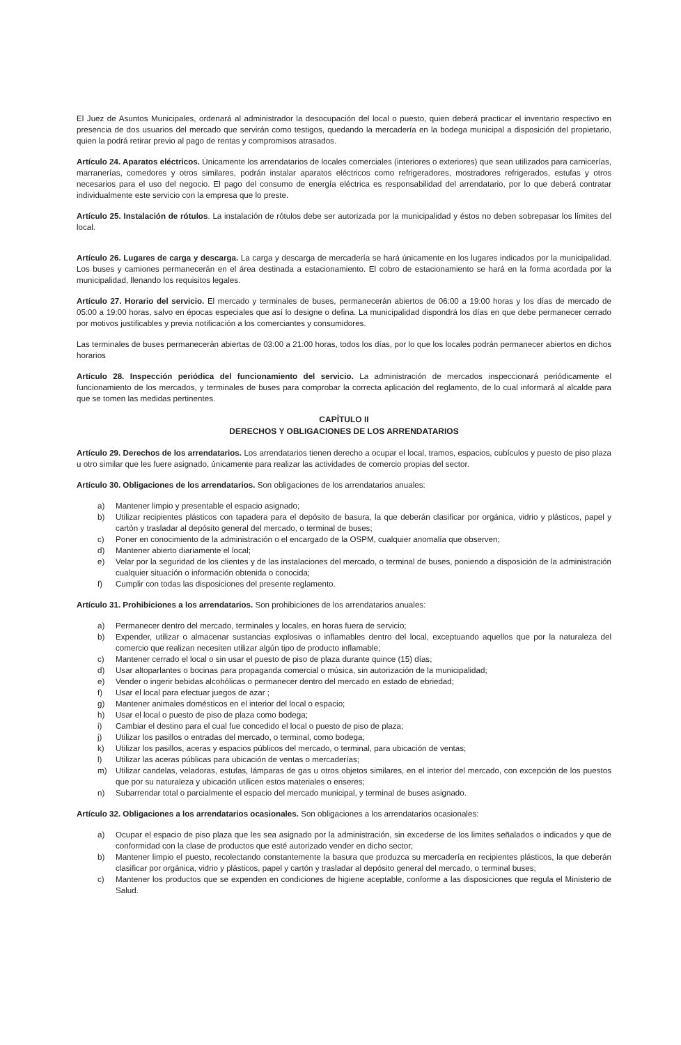El Juez de Asuntos Municipales, ordenará al administrador la desocupación del local o puesto, quien deberá practicar el inventario respectivo en presencia de dos usuarios del mercado que servirán como testigos, quedando la mercadería en la bodega municipal a disposición del propietario, quien la podrá retirar previo al pago de rentas y compromisos atrasados.
Artículo 24. Aparatos eléctricos. Únicamente los arrendatarios de locales comerciales (interiores o exteriores) que sean utilizados para carnicerías, marranerías, comedores y otros similares, podrán instalar aparatos eléctricos como refrigeradores, mostradores refrigerados, estufas y otros necesarios para el uso del negocio. El pago del consumo de energía eléctrica es responsabilidad del arrendatario, por lo que deberá contratar individualmente este servicio con la empresa que lo preste.
Artículo 25. Instalación de rótulos. La instalación de rótulos debe ser autorizada por la municipalidad y éstos no deben sobrepasar los límites del local.
Artículo 26. Lugares de carga y descarga. La carga y descarga de mercadería se hará únicamente en los lugares indicados por la municipalidad. Los buses y camiones permanecerán en el área destinada a estacionamiento. El cobro de estacionamiento se hará en la forma acordada por la municipalidad, llenando los requisitos legales.
Artículo 27. Horario del servicio. El mercado y terminales de buses, permanecerán abiertos de 06:00 a 19:00 horas y los días de mercado de 05:00 a 19:00 horas, salvo en épocas especiales que así lo designe o defina. La municipalidad dispondrá los días en que debe permanecer cerrado por motivos justificables y previa notificación a los comerciantes y consumidores.
Las terminales de buses permanecerán abiertas de 03:00 a 21:00 horas, todos los días, por lo que los locales podrán permanecer abiertos en dichos horarios
Artículo 28. Inspección periódica del funcionamiento del servicio. La administración de mercados inspeccionará periódicamente el funcionamiento de los mercados, y terminales de buses para comprobar la correcta aplicación del reglamento, de lo cual informará al alcalde para que se tomen las medidas pertinentes.
CAPÍTULO II
DERECHOS Y OBLIGACIONES DE LOS ARRENDATARIOS
Artículo 29. Derechos de los arrendatarios. Los arrendatarios tienen derecho a ocupar el local, tramos, espacios, cubículos y puesto de piso plaza u otro similar que les fuere asignado, únicamente para realizar las actividades de comercio propias del sector.
Artículo 30. Obligaciones de los arrendatarios. Son obligaciones de los arrendatarios anuales:
a) Mantener limpio y presentable el espacio asignado;
b) Utilizar recipientes plásticos con tapadera para el depósito de basura, la que deberán clasificar por orgánica, vidrio y plásticos, papel y cartón y trasladar al depósito general del mercado, o terminal de buses;
c) Poner en conocimiento de la administración o el encargado de la OSPM, cualquier anomalía que observen;
d) Mantener abierto diariamente el local;
e) Velar por la seguridad de los clientes y de las instalaciones del mercado, o terminal de buses, poniendo a disposición de la administración cualquier situación o información obtenida o conocida;
f) Cumplir con todas las disposiciones del presente reglamento.
Artículo 31. Prohibiciones a los arrendatarios. Son prohibiciones de los arrendatarios anuales:
a) Permanecer dentro del mercado, terminales y locales, en horas fuera de servicio;
b) Expender, utilizar o almacenar sustancias explosivas o inflamables dentro del local, exceptuando aquellos que por la naturaleza del comercio que realizan necesiten utilizar algún tipo de producto inflamable;
c) Mantener cerrado el local o sin usar el puesto de piso de plaza durante quince (15) días;
d) Usar altoparlantes o bocinas para propaganda comercial o música, sin autorización de la municipalidad;
e) Vender o ingerir bebidas alcohólicas o permanecer dentro del mercado en estado de ebriedad;
f) Usar el local para efectuar juegos de azar ;
g) Mantener animales domésticos en el interior del local o espacio;
h) Usar el local o puesto de piso de plaza como bodega;
i) Cambiar el destino para el cual fue concedido el local o puesto de piso de plaza;
j) Utilizar los pasillos o entradas del mercado, o terminal, como bodega;
k) Utilizar los pasillos, aceras y espacios públicos del mercado, o terminal, para ubicación de ventas;
l) Utilizar las aceras públicas para ubicación de ventas o mercaderías;
m) Utilizar candelas, veladoras, estufas, lámparas de gas u otros objetos similares, en el interior del mercado, con excepción de los puestos que por su naturaleza y ubicación utilicen estos materiales o enseres;
n) Subarrendar total o parcialmente el espacio del mercado municipal, y terminal de buses asignado.
Artículo 32. Obligaciones a los arrendatarios ocasionales. Son obligaciones a los arrendatarios ocasionales:
a) Ocupar el espacio de piso plaza que les sea asignado por la administración, sin excederse de los limites señalados o indicados y que de conformidad con la clase de productos que esté autorizado vender en dicho sector;
b) Mantener limpio el puesto, recolectando constantemente la basura que produzca su mercadería en recipientes plásticos, la que deberán clasificar por orgánica, vidrio y plásticos, papel y cartón y trasladar al depósito general del mercado, o terminal buses;
c) Mantener los productos que se expenden en condiciones de higiene aceptable, conforme a las disposiciones que regula el Ministerio de Salud.